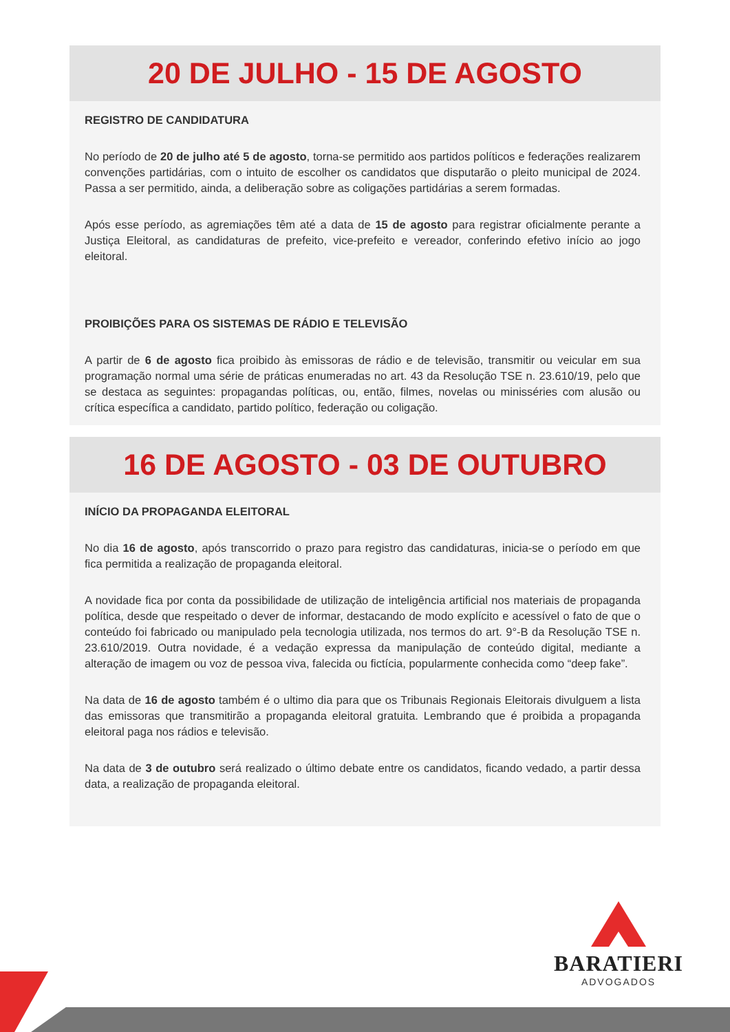20 DE JULHO - 15 DE AGOSTO
REGISTRO DE CANDIDATURA
No período de 20 de julho até 5 de agosto, torna-se permitido aos partidos políticos e federações realizarem convenções partidárias, com o intuito de escolher os candidatos que disputarão o pleito municipal de 2024. Passa a ser permitido, ainda, a deliberação sobre as coligações partidárias a serem formadas.
Após esse período, as agremiações têm até a data de 15 de agosto para registrar oficialmente perante a Justiça Eleitoral, as candidaturas de prefeito, vice-prefeito e vereador, conferindo efetivo início ao jogo eleitoral.
PROIBIÇÕES PARA OS SISTEMAS DE RÁDIO E TELEVISÃO
A partir de 6 de agosto fica proibido às emissoras de rádio e de televisão, transmitir ou veicular em sua programação normal uma série de práticas enumeradas no art. 43 da Resolução TSE n. 23.610/19, pelo que se destaca as seguintes: propagandas políticas, ou, então, filmes, novelas ou minisséries com alusão ou crítica específica a candidato, partido político, federação ou coligação.
16 DE AGOSTO - 03 DE OUTUBRO
INÍCIO DA PROPAGANDA ELEITORAL
No dia 16 de agosto, após transcorrido o prazo para registro das candidaturas, inicia-se o período em que fica permitida a realização de propaganda eleitoral.
A novidade fica por conta da possibilidade de utilização de inteligência artificial nos materiais de propaganda política, desde que respeitado o dever de informar, destacando de modo explícito e acessível o fato de que o conteúdo foi fabricado ou manipulado pela tecnologia utilizada, nos termos do art. 9°-B da Resolução TSE n. 23.610/2019. Outra novidade, é a vedação expressa da manipulação de conteúdo digital, mediante a alteração de imagem ou voz de pessoa viva, falecida ou fictícia, popularmente conhecida como “deep fake”.
Na data de 16 de agosto também é o ultimo dia para que os Tribunais Regionais Eleitorais divulguem a lista das emissoras que transmitirão a propaganda eleitoral gratuita. Lembrando que é proibida a propaganda eleitoral paga nos rádios e televisão.
Na data de 3 de outubro será realizado o último debate entre os candidatos, ficando vedado, a partir dessa data, a realização de propaganda eleitoral.
BARATIERI
ADVOGADOS